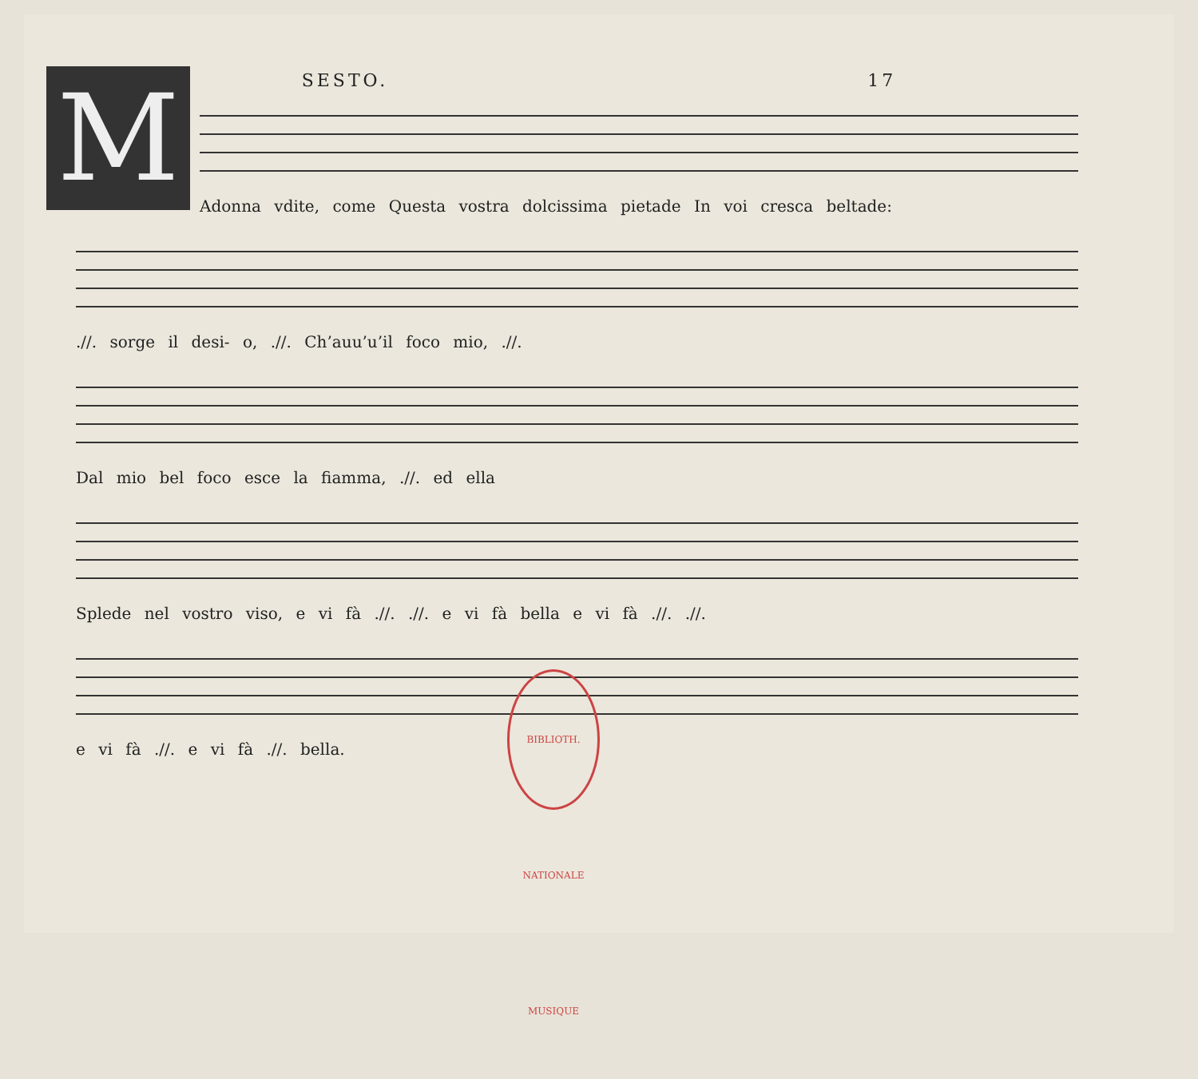SESTO. 17
M
Adonna vdite, come Questa vostra dolcissima pietade In voi cresca beltade:
.//. sorge il desi- o, .//. Ch’auu’u’il foco mio, .//.
Dal mio bel foco esce la fiamma, .//. ed ella
Splede nel vostro viso, e vi fà .//. .//. e vi fà bella e vi fà .//. .//.
e vi fà .//. e vi fà .//. bella.
BIBLIOTH. NATIONALE MUSIQUE